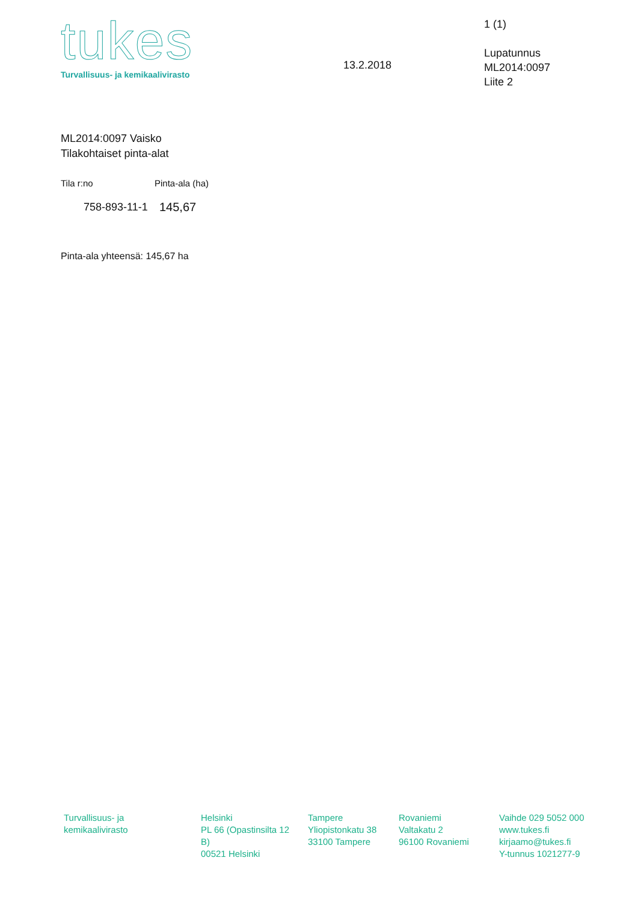tukes
Turvallisuus- ja kemikaalivirasto
13.2.2018
1 (1)
Lupatunnus
ML2014:0097
Liite 2
ML2014:0097 Vaisko
Tilakohtaiset pinta-alat
| Tila r:no | Pinta-ala (ha) |
| --- | --- |
| 758-893-11-1 | 145,67 |
Pinta-ala yhteensä: 145,67 ha
Turvallisuus- ja
kemikaalivirasto
Helsinki
PL 66 (Opastinsilta 12 B)
00521 Helsinki
Tampere
Yliopistonkatu 38
33100 Tampere
Rovaniemi
Valtakatu 2
96100 Rovaniemi
Vaihde 029 5052 000
www.tukes.fi
kirjaamo@tukes.fi
Y-tunnus 1021277-9